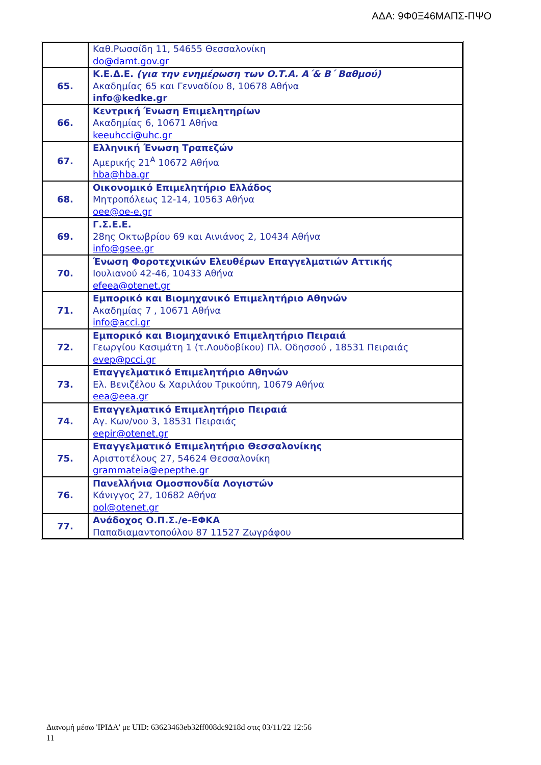ΑΔΑ: 9Φ0Ξ46ΜΑΠΣ-ΠΨΟ
| | Καθ.Ρωσσίδη 11, 54655 Θεσσαλονίκη do@damt.gov.gr |
| 65. | Κ.Ε.Δ.Ε. (για την ενημέρωση των Ο.Τ.Α. Α΄& Β΄ Βαθμού) Ακαδημίας 65 και Γενναδίου 8, 10678 Αθήνα info@kedke.gr |
| 66. | Κεντρική Ένωση Επιμελητηρίων Ακαδημίας 6, 10671 Αθήνα keeuhcci@uhc.gr |
| 67. | Ελληνική Ένωση Τραπεζών Αμερικής 21<sup>Α</sup> 10672 Αθήνα hba@hba.gr |
| 68. | Οικονομικό Επιμελητήριο Ελλάδος Μητροπόλεως 12-14, 10563 Αθήνα oee@oe-e.gr |
| 69. | Γ.Σ.Ε.Ε. 28ης Οκτωβρίου 69 και Αινιάνος 2, 10434 Αθήνα info@gsee.gr |
| 70. | Ένωση Φοροτεχνικών Ελευθέρων Επαγγελματιών Αττικής Ιουλιανού 42-46, 10433 Αθήνα efeea@otenet.gr |
| 71. | Εμπορικό και Βιομηχανικό Επιμελητήριο Αθηνών Ακαδημίας 7 , 10671 Αθήνα info@acci.gr |
| 72. | Εμπορικό και Βιομηχανικό Επιμελητήριο Πειραιά Γεωργίου Κασιμάτη 1 (τ.Λουδοβίκου) Πλ. Οδησσού , 18531 Πειραιάς evep@pcci.gr |
| 73. | Επαγγελματικό Επιμελητήριο Αθηνών Ελ. Βενιζέλου & Χαριλάου Τρικούπη, 10679 Αθήνα eea@eea.gr |
| 74. | Επαγγελματικό Επιμελητήριο Πειραιά Αγ. Κων/νου 3, 18531 Πειραιάς eepir@otenet.gr |
| 75. | Επαγγελματικό Επιμελητήριο Θεσσαλονίκης Αριστοτέλους 27, 54624 Θεσσαλονίκη grammateia@epepthe.gr |
| 76. | Πανελλήνια Ομοσπονδία Λογιστών Κάνιγγος 27, 10682 Αθήνα pol@otenet.gr |
| 77. | Ανάδοχος Ο.Π.Σ./e-ΕΦΚΑ Παπαδιαμαντοπούλου 87 11527 Ζωγράφου |
Διανομή μέσω 'ΙΡΙΔΑ' με UID: 63623463eb32ff008dc9218d στις 03/11/22 12:56
11